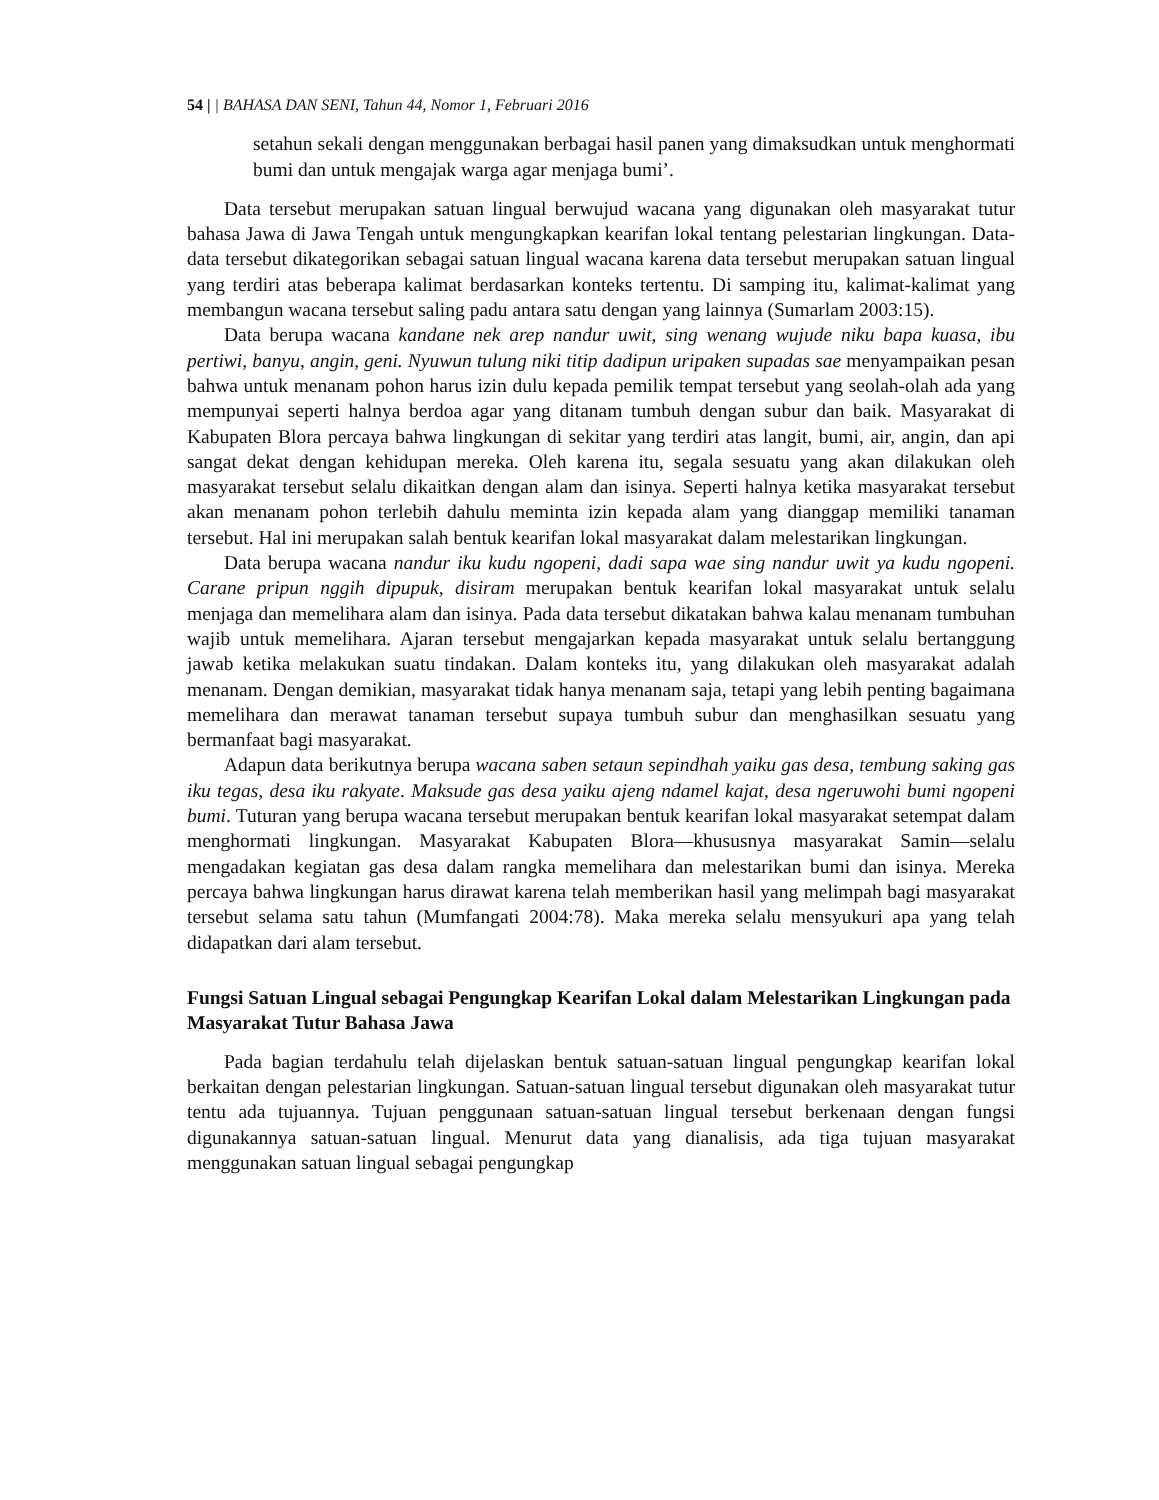54 | | BAHASA DAN SENI, Tahun 44, Nomor 1, Februari 2016
setahun sekali dengan menggunakan berbagai hasil panen yang dimaksudkan untuk menghormati bumi dan untuk mengajak warga agar menjaga bumi’.
Data tersebut merupakan satuan lingual berwujud wacana yang digunakan oleh masyarakat tutur bahasa Jawa di Jawa Tengah untuk mengungkapkan kearifan lokal tentang pelestarian lingkungan. Data-data tersebut dikategorikan sebagai satuan lingual wacana karena data tersebut merupakan satuan lingual yang terdiri atas beberapa kalimat berdasarkan konteks tertentu. Di samping itu, kalimat-kalimat yang membangun wacana tersebut saling padu antara satu dengan yang lainnya (Sumarlam 2003:15).
Data berupa wacana kandane nek arep nandur uwit, sing wenang wujude niku bapa kuasa, ibu pertiwi, banyu, angin, geni. Nyuwun tulung niki titip dadipun uripaken supadas sae menyampaikan pesan bahwa untuk menanam pohon harus izin dulu kepada pemilik tempat tersebut yang seolah-olah ada yang mempunyai seperti halnya berdoa agar yang ditanam tumbuh dengan subur dan baik. Masyarakat di Kabupaten Blora percaya bahwa lingkungan di sekitar yang terdiri atas langit, bumi, air, angin, dan api sangat dekat dengan kehidupan mereka. Oleh karena itu, segala sesuatu yang akan dilakukan oleh masyarakat tersebut selalu dikaitkan dengan alam dan isinya. Seperti halnya ketika masyarakat tersebut akan menanam pohon terlebih dahulu meminta izin kepada alam yang dianggap memiliki tanaman tersebut. Hal ini merupakan salah bentuk kearifan lokal masyarakat dalam melestarikan lingkungan.
Data berupa wacana nandur iku kudu ngopeni, dadi sapa wae sing nandur uwit ya kudu ngopeni. Carane pripun nggih dipupuk, disiram merupakan bentuk kearifan lokal masyarakat untuk selalu menjaga dan memelihara alam dan isinya. Pada data tersebut dikatakan bahwa kalau menanam tumbuhan wajib untuk memelihara. Ajaran tersebut mengajarkan kepada masyarakat untuk selalu bertanggung jawab ketika melakukan suatu tindakan. Dalam konteks itu, yang dilakukan oleh masyarakat adalah menanam. Dengan demikian, masyarakat tidak hanya menanam saja, tetapi yang lebih penting bagaimana memelihara dan merawat tanaman tersebut supaya tumbuh subur dan menghasilkan sesuatu yang bermanfaat bagi masyarakat.
Adapun data berikutnya berupa wacana saben setaun sepindhah yaiku gas desa, tembung saking gas iku tegas, desa iku rakyate. Maksude gas desa yaiku ajeng ndamel kajat, desa ngeruwohi bumi ngopeni bumi. Tuturan yang berupa wacana tersebut merupakan bentuk kearifan lokal masyarakat setempat dalam menghormati lingkungan. Masyarakat Kabupaten Blora—khususnya masyarakat Samin—selalu mengadakan kegiatan gas desa dalam rangka memelihara dan melestarikan bumi dan isinya. Mereka percaya bahwa lingkungan harus dirawat karena telah memberikan hasil yang melimpah bagi masyarakat tersebut selama satu tahun (Mumfangati 2004:78). Maka mereka selalu mensyukuri apa yang telah didapatkan dari alam tersebut.
Fungsi Satuan Lingual sebagai Pengungkap Kearifan Lokal dalam Melestarikan Lingkungan pada Masyarakat Tutur Bahasa Jawa
Pada bagian terdahulu telah dijelaskan bentuk satuan-satuan lingual pengungkap kearifan lokal berkaitan dengan pelestarian lingkungan. Satuan-satuan lingual tersebut digunakan oleh masyarakat tutur tentu ada tujuannya. Tujuan penggunaan satuan-satuan lingual tersebut berkenaan dengan fungsi digunakannya satuan-satuan lingual. Menurut data yang dianalisis, ada tiga tujuan masyarakat menggunakan satuan lingual sebagai pengungkap